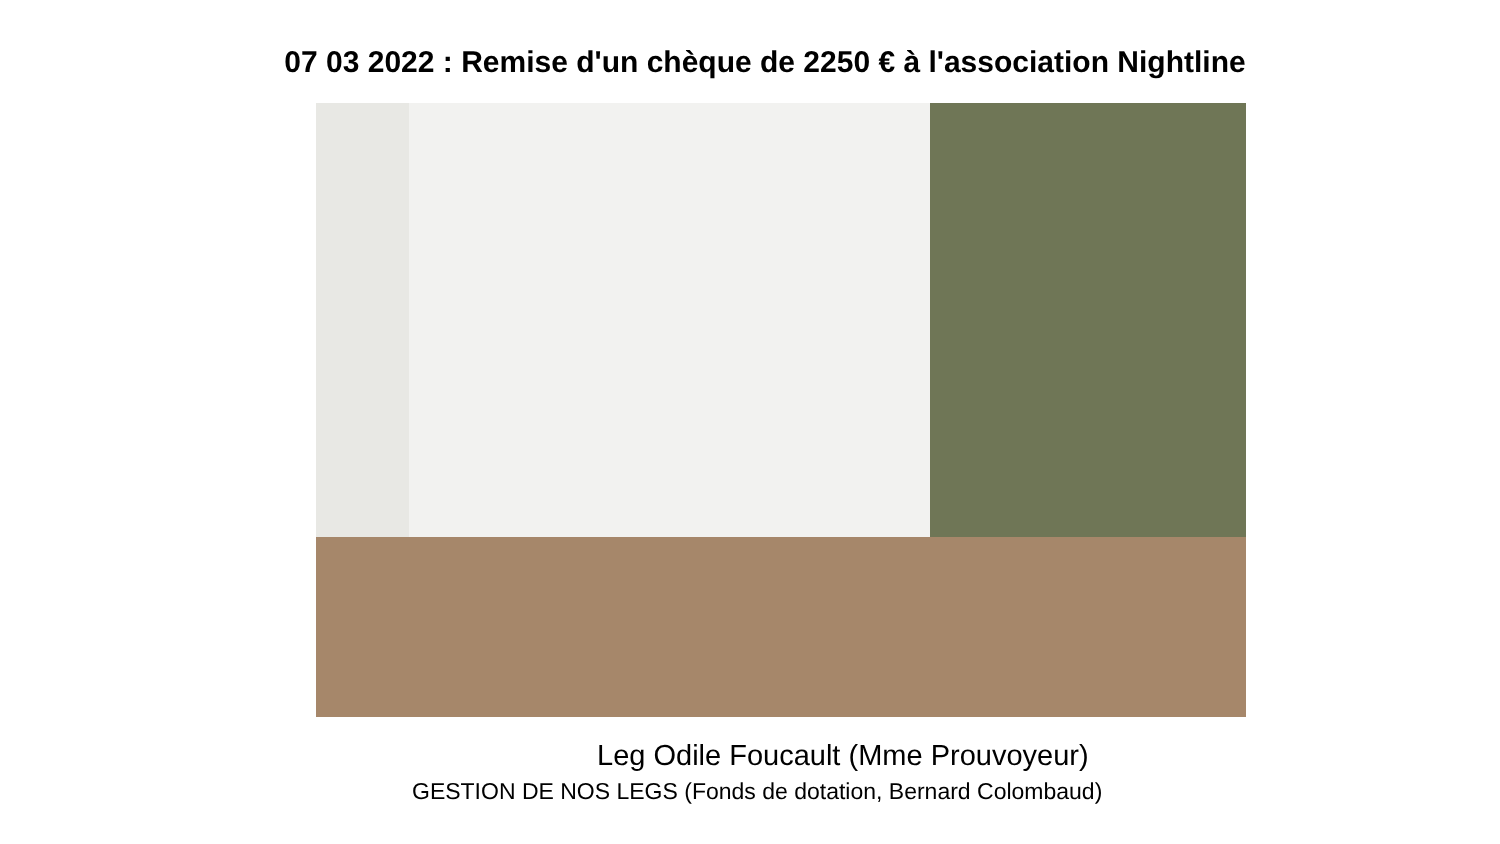07 03 2022 : Remise d'un chèque de 2250 € à l'association Nightline
Leg Odile Foucault (Mme Prouvoyeur)
GESTION DE NOS LEGS (Fonds de dotation, Bernard Colombaud)